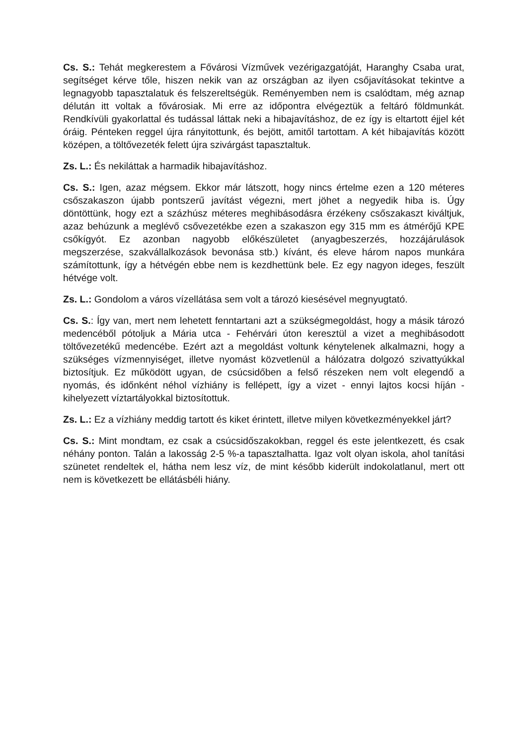Cs. S.: Tehát megkerestem a Fővárosi Vízművek vezérigazgatóját, Haranghy Csaba urat, segítséget kérve tőle, hiszen nekik van az országban az ilyen csőjavításokat tekintve a legnagyobb tapasztalatuk és felszereltségük. Reményemben nem is csalódtam, még aznap délután itt voltak a fővárosiak. Mi erre az időpontra elvégeztük a feltáró földmunkát. Rendkívüli gyakorlattal és tudással láttak neki a hibajavításhoz, de ez így is eltartott éjjel két óráig. Pénteken reggel újra rányitottunk, és bejött, amitől tartottam. A két hibajavítás között középen, a töltővezeték felett újra szivárgást tapasztaltuk.
Zs. L.: És nekiláttak a harmadik hibajavításhoz.
Cs. S.: Igen, azaz mégsem. Ekkor már látszott, hogy nincs értelme ezen a 120 méteres csőszakaszon újabb pontszerű javítást végezni, mert jöhet a negyedik hiba is. Úgy döntöttünk, hogy ezt a százhúsz méteres meghibásodásra érzékeny csőszakaszt kiváltjuk, azaz behúzunk a meglévő csővezetékbe ezen a szakaszon egy 315 mm es átmérőjű KPE csőkígyót. Ez azonban nagyobb előkészületet (anyagbeszerzés, hozzájárulások megszerzése, szakvállalkozások bevonása stb.) kívánt, és eleve három napos munkára számítottunk, így a hétvégén ebbe nem is kezdhettünk bele. Ez egy nagyon ideges, feszült hétvége volt.
Zs. L.: Gondolom a város vízellátása sem volt a tározó kiesésével megnyugtató.
Cs. S.: Így van, mert nem lehetett fenntartani azt a szükségmegoldást, hogy a másik tározó medencéből pótoljuk a Mária utca - Fehérvári úton keresztül a vizet a meghibásodott töltővezetékű medencébe. Ezért azt a megoldást voltunk kénytelenek alkalmazni, hogy a szükséges vízmennyiséget, illetve nyomást közvetlenül a hálózatra dolgozó szivattyúkkal biztosítjuk. Ez működött ugyan, de csúcsidőben a felső részeken nem volt elegendő a nyomás, és időnként néhol vízhiány is fellépett, így a vizet - ennyi lajtos kocsi híján - kihelyezett víztartályokkal biztosítottuk.
Zs. L.: Ez a vízhiány meddig tartott és kiket érintett, illetve milyen következményekkel járt?
Cs. S.: Mint mondtam, ez csak a csúcsidőszakokban, reggel és este jelentkezett, és csak néhány ponton. Talán a lakosság 2-5 %-a tapasztalhatta. Igaz volt olyan iskola, ahol tanítási szünetet rendeltek el, hátha nem lesz víz, de mint később kiderült indokolatlanul, mert ott nem is következett be ellátásbéli hiány.